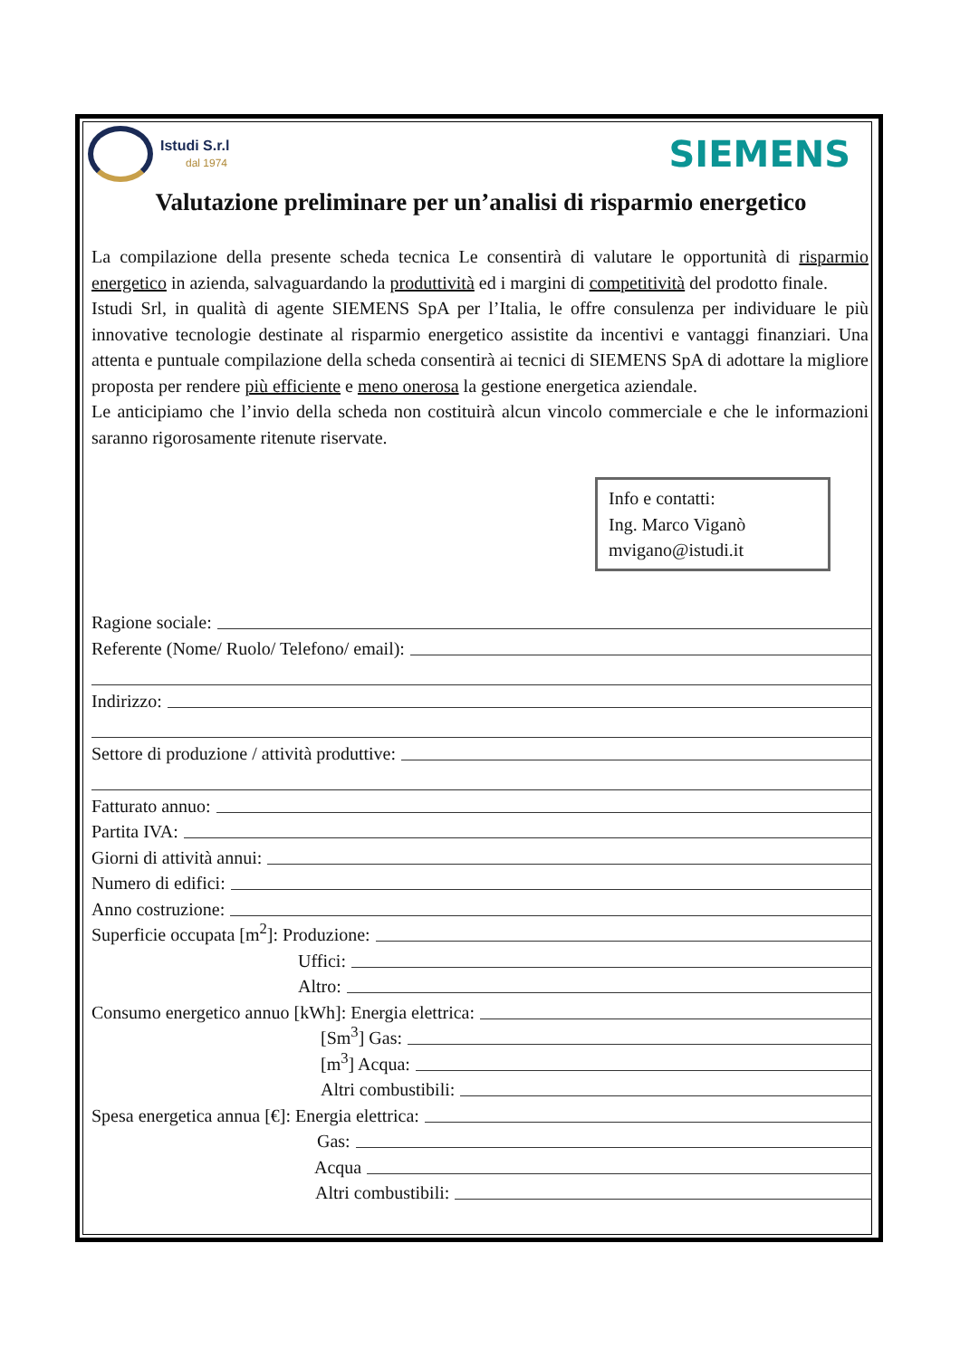Istudi S.r.l
dal 1974
SIEMENS
Valutazione preliminare per un’analisi di risparmio energetico
La compilazione della presente scheda tecnica Le consentirà di valutare le opportunità di risparmio energetico in azienda, salvaguardando la produttività ed i margini di competitività del prodotto finale.
Istudi Srl, in qualità di agente SIEMENS SpA per l’Italia, le offre consulenza per individuare le più innovative tecnologie destinate al risparmio energetico assistite da incentivi e vantaggi finanziari. Una attenta e puntuale compilazione della scheda consentirà ai tecnici di SIEMENS SpA di adottare la migliore proposta per rendere più efficiente e meno onerosa la gestione energetica aziendale.
Le anticipiamo che l’invio della scheda non costituirà alcun vincolo commerciale e che le informazioni saranno rigorosamente ritenute riservate.
Info e contatti:
Ing. Marco Viganò
mvigano@istudi.it
Ragione sociale:
Referente (Nome/ Ruolo/ Telefono/ email):
Indirizzo:
Settore di produzione / attività produttive:
Fatturato annuo:
Partita IVA:
Giorni di attività annui:
Numero di edifici:
Anno costruzione:
Superficie occupata [m<sup>2</sup>]: Produzione:
Uffici:
Altro:
Consumo energetico annuo [kWh]: Energia elettrica:
[Sm<sup>3</sup>] Gas:
[m<sup>3</sup>] Acqua:
Altri combustibili:
Spesa energetica annua [€]: Energia elettrica:
Gas:
Acqua
Altri combustibili: